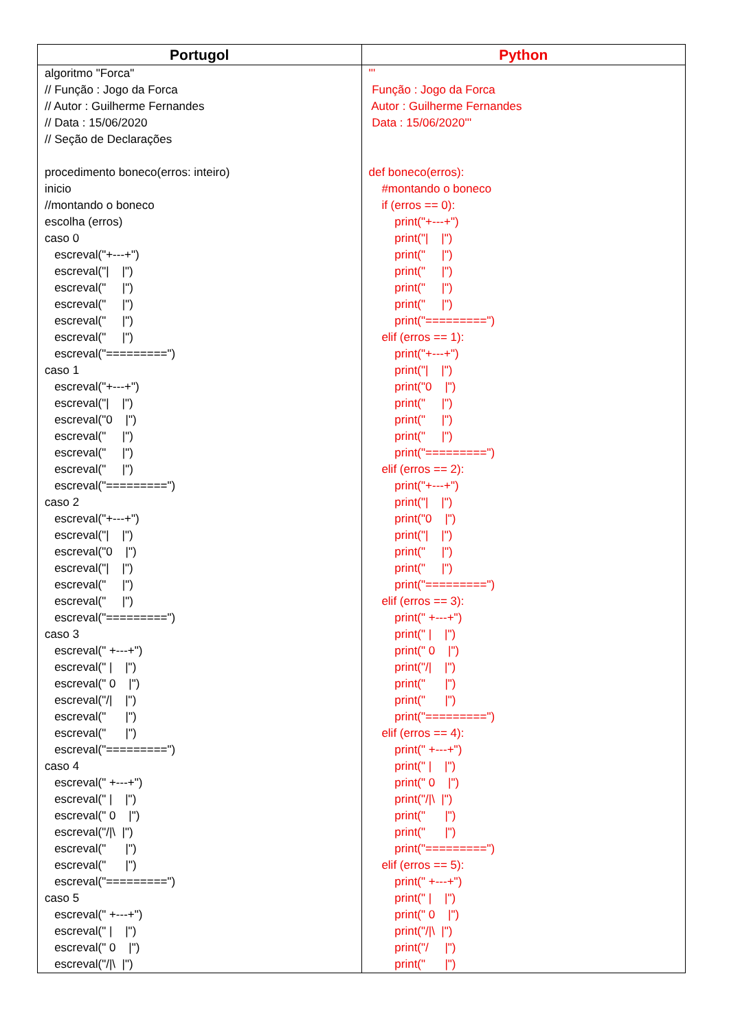| Portugol | Python |
| --- | --- |
| algoritmo "Forca" // Função : Jogo da Forca // Autor : Guilherme Fernandes // Data : 15/06/2020 // Seção de Declarações procedimento boneco(erros: inteiro) inicio //montando o boneco escolha (erros) caso 0 escreval("+---+") escreval("/ /") escreval(" /") escreval(" /") escreval(" /") escreval(" /") escreval("=========") caso 1 escreval("+---+") escreval("/ /") escreval("0 /") escreval(" /") escreval(" /") escreval(" /") escreval("=========") caso 2 escreval("+---+") escreval("/ /") escreval("0 /") escreval("/ /") escreval(" /") escreval(" /") escreval("=========") caso 3 escreval(" +---+") escreval(" / /") escreval(" 0 /") escreval("// /") escreval(" /") escreval(" /") escreval("=========") caso 4 escreval(" +---+") escreval(" / /") escreval(" 0 /") escreval("//\ /") escreval(" /") escreval(" /") escreval("=========") caso 5 escreval(" +---+") escreval(" / /") escreval(" 0 /") escreval("//\ /") | ''' Função : Jogo da Forca Autor : Guilherme Fernandes Data : 15/06/2020''' def boneco(erros): #montando o boneco if (erros == 0): print("+---+") print("/ /") print(" /") print(" /") print(" /") print(" /") print("=========") elif (erros == 1): print("+---+") print("/ /") print("0 /") print(" /") print(" /") print(" /") print("=========") elif (erros == 2): print("+---+") print("/ /") print("0 /") print("/ /") print(" /") print(" /") print("=========") elif (erros == 3): print(" +---+") print(" / /") print(" 0 /") print("// /") print(" /") print(" /") print("=========") elif (erros == 4): print(" +---+") print(" / /") print(" 0 /") print("//\ /") print(" /") print(" /") print("=========") elif (erros == 5): print(" +---+") print(" / /") print(" 0 /") print("//\ /") print("/ /") print(" /") |